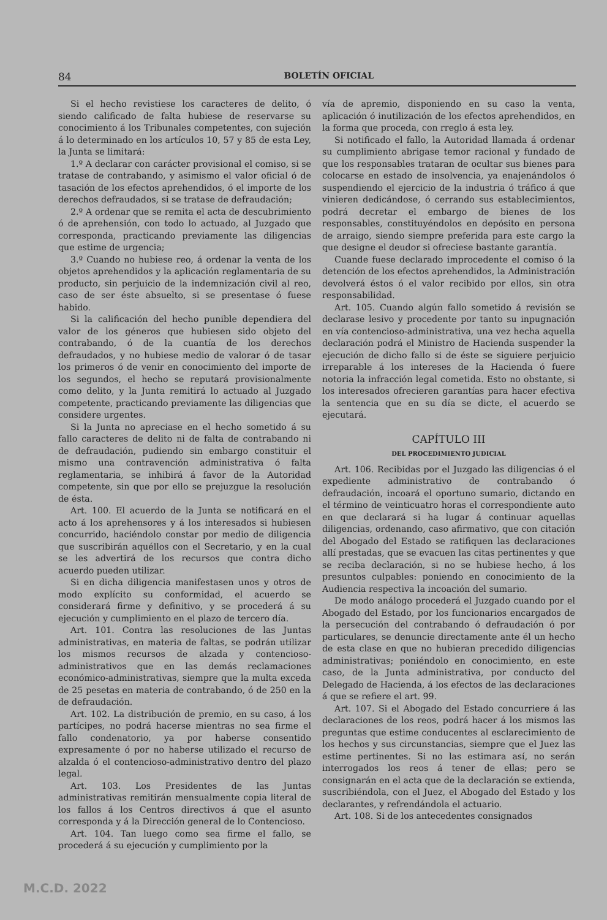84 BOLETÍN OFICIAL
Si el hecho revistiese los caracteres de delito, ó siendo calificado de falta hubiese de reservarse su conocimiento á los Tribunales competentes, con sujeción á lo determinado en los artículos 10, 57 y 85 de esta Ley, la Junta se limitará:
1.º A declarar con carácter provisional el comiso, si se tratase de contrabando, y asimismo el valor oficial ó de tasación de los efectos aprehendidos, ó el importe de los derechos defraudados, si se tratase de defraudación;
2.º A ordenar que se remita el acta de descubrimiento ó de aprehensión, con todo lo actuado, al Juzgado que corresponda, practicando previamente las diligencias que estime de urgencia;
3.º Cuando no hubiese reo, á ordenar la venta de los objetos aprehendidos y la aplicación reglamentaria de su producto, sin perjuicio de la indemnización civil al reo, caso de ser éste absuelto, si se presentase ó fuese habido.
Si la calificación del hecho punible dependiera del valor de los géneros que hubiesen sido objeto del contrabando, ó de la cuantía de los derechos defraudados, y no hubiese medio de valorar ó de tasar los primeros ó de venir en conocimiento del importe de los segundos, el hecho se reputará provisionalmente como delito, y la Junta remitirá lo actuado al Juzgado competente, practicando previamente las diligencias que considere urgentes.
Si la Junta no apreciase en el hecho sometido á su fallo caracteres de delito ni de falta de contrabando ni de defraudación, pudiendo sin embargo constituir el mismo una contravención administrativa ó falta reglamentaria, se inhibirá á favor de la Autoridad competente, sin que por ello se prejuzgue la resolución de ésta.
Art. 100. El acuerdo de la Junta se notificará en el acto á los aprehensores y á los interesados si hubiesen concurrido, haciéndolo constar por medio de diligencia que suscribirán aquéllos con el Secretario, y en la cual se les advertirá de los recursos que contra dicho acuerdo pueden utilizar.
Si en dicha diligencia manifestasen unos y otros de modo explícito su conformidad, el acuerdo se considerará firme y definitivo, y se procederá á su ejecución y cumplimiento en el plazo de tercero día.
Art. 101. Contra las resoluciones de las Juntas administrativas, en materia de faltas, se podrán utilizar los mismos recursos de alzada y contencioso-administrativos que en las demás reclamaciones económico-administrativas, siempre que la multa exceda de 25 pesetas en materia de contrabando, ó de 250 en la de defraudación.
Art. 102. La distribución de premio, en su caso, á los partícipes, no podrá hacerse mientras no sea firme el fallo condenatorio, ya por haberse consentido expresamente ó por no haberse utilizado el recurso de alzalda ó el contencioso-administrativo dentro del plazo legal.
Art. 103. Los Presidentes de las Juntas administrativas remitirán mensualmente copia literal de los fallos á los Centros directivos á que el asunto corresponda y á la Dirección general de lo Contencioso.
Art. 104. Tan luego como sea firme el fallo, se procederá á su ejecución y cumplimiento por la
vía de apremio, disponiendo en su caso la venta, aplicación ó inutilización de los efectos aprehendidos, en la forma que proceda, con rreglo á esta ley.
Si notificado el fallo, la Autoridad llamada á ordenar su cumplimiento abrigase temor racional y fundado de que los responsables trataran de ocultar sus bienes para colocarse en estado de insolvencia, ya enajenándolos ó suspendiendo el ejercicio de la industria ó tráfico á que vinieren dedicándose, ó cerrando sus establecimientos, podrá decretar el embargo de bienes de los responsables, constituyéndolos en depósito en persona de arraigo, siendo siempre preferida para este cargo la que designe el deudor si ofreciese bastante garantía.
Cuande fuese declarado improcedente el comiso ó la detención de los efectos aprehendidos, la Administración devolverá éstos ó el valor recibido por ellos, sin otra responsabilidad.
Art. 105. Cuando algún fallo sometido á revisión se declarase lesivo y procedente por tanto su inpugnación en vía contencioso-administrativa, una vez hecha aquella declaración podrá el Ministro de Hacienda suspender la ejecución de dicho fallo si de éste se siguiere perjuicio irreparable á los intereses de la Hacienda ó fuere notoria la infracción legal cometida. Esto no obstante, si los interesados ofrecieren garantías para hacer efectiva la sentencia que en su día se dicte, el acuerdo se ejecutará.
CAPÍTULO III
DEL PROCEDIMIENTO JUDICIAL
Art. 106. Recibidas por el Juzgado las diligencias ó el expediente administrativo de contrabando ó defraudación, incoará el oportuno sumario, dictando en el término de veinticuatro horas el correspondiente auto en que declarará si ha lugar á continuar aquellas diligencias, ordenando, caso afirmativo, que con citación del Abogado del Estado se ratifiquen las declaraciones allí prestadas, que se evacuen las citas pertinentes y que se reciba declaración, si no se hubiese hecho, á los presuntos culpables: poniendo en conocimiento de la Audiencia respectiva la incoación del sumario.
De modo análogo procederá el Juzgado cuando por el Abogado del Estado, por los funcionarios encargados de la persecución del contrabando ó defraudación ó por particulares, se denuncie directamente ante él un hecho de esta clase en que no hubieran precedido diligencias administrativas; poniéndolo en conocimiento, en este caso, de la Junta administrativa, por conducto del Delegado de Hacienda, á los efectos de las declaraciones á que se refiere el art. 99.
Art. 107. Si el Abogado del Estado concurriere á las declaraciones de los reos, podrá hacer á los mismos las preguntas que estime conducentes al esclarecimiento de los hechos y sus circunstancias, siempre que el Juez las estime pertinentes. Si no las estimara así, no serán interrogados los reos á tener de ellas; pero se consignarán en el acta que de la declaración se extienda, suscribiéndola, con el Juez, el Abogado del Estado y los declarantes, y refrendándola el actuario.
Art. 108. Si de los antecedentes consignados
M.C.D. 2022